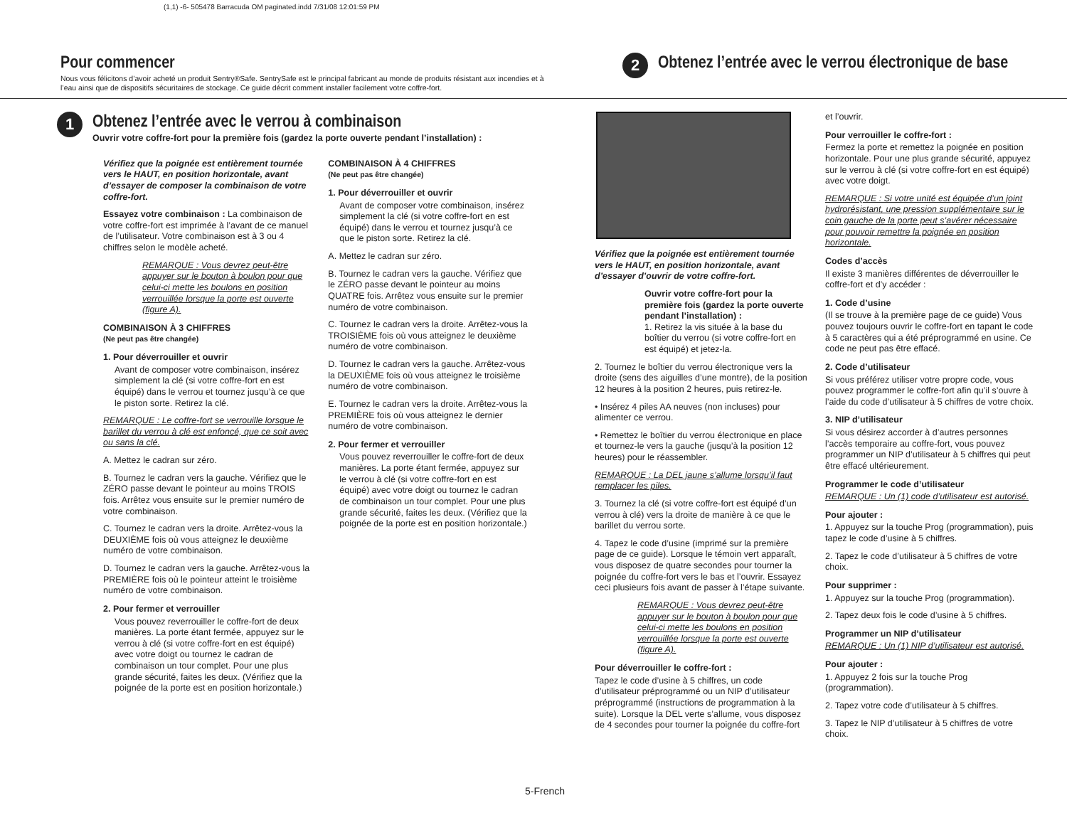(1,1) -6- 505478 Barracuda OM paginated.indd 7/31/08 12:01:59 PM
Pour commencer
Nous vous félicitons d’avoir acheté un produit Sentry®Safe. SentrySafe est le principal fabricant au monde de produits résistant aux incendies et à l’eau ainsi que de dispositifs sécuritaires de stockage. Ce guide décrit comment installer facilement votre coffre-fort.
2
Obtenez l’entrée avec le verrou électronique de base
1
Obtenez l’entrée avec le verrou à combinaison
Ouvrir votre coffre-fort pour la première fois (gardez la porte ouverte pendant l’installation) :
Vérifiez que la poignée est entièrement tournée vers le HAUT, en position horizontale, avant d’essayer de composer la combinaison de votre coffre-fort.
Essayez votre combinaison : La combinaison de votre coffre-fort est imprimée à l’avant de ce manuel de l’utilisateur. Votre combinaison est à 3 ou 4 chiffres selon le modèle acheté.
REMARQUE : Vous devrez peut-être appuyer sur le bouton à boulon pour que celui-ci mette les boulons en position verrouillée lorsque la porte est ouverte (figure A).
COMBINAISON À 3 CHIFFRES
(Ne peut pas être changée)
1. Pour déverrouiller et ouvrir
Avant de composer votre combinaison, insérez simplement la clé (si votre coffre-fort en est équipé) dans le verrou et tournez jusqu’à ce que le piston sorte. Retirez la clé.
REMARQUE : Le coffre-fort se verrouille lorsque le barillet du verrou à clé est enfoncé, que ce soit avec ou sans la clé.
A. Mettez le cadran sur zéro.
B. Tournez le cadran vers la gauche. Vérifiez que le ZÉRO passe devant le pointeur au moins TROIS fois. Arrêtez vous ensuite sur le premier numéro de votre combinaison.
C. Tournez le cadran vers la droite. Arrêtez-vous la DEUXIÈME fois où vous atteignez le deuxième numéro de votre combinaison.
D. Tournez le cadran vers la gauche. Arrêtez-vous la PREMIÈRE fois où le pointeur atteint le troisième numéro de votre combinaison.
2. Pour fermer et verrouiller
Vous pouvez reverrouiller le coffre-fort de deux manières. La porte étant fermée, appuyez sur le verrou à clé (si votre coffre-fort en est équipé) avec votre doigt ou tournez le cadran de combinaison un tour complet. Pour une plus grande sécurité, faites les deux. (Vérifiez que la poignée de la porte est en position horizontale.)
COMBINAISON À 4 CHIFFRES
(Ne peut pas être changée)
1. Pour déverrouiller et ouvrir
Avant de composer votre combinaison, insérez simplement la clé (si votre coffre-fort en est équipé) dans le verrou et tournez jusqu’à ce que le piston sorte. Retirez la clé.
A. Mettez le cadran sur zéro.
B. Tournez le cadran vers la gauche. Vérifiez que le ZÉRO passe devant le pointeur au moins QUATRE fois. Arrêtez vous ensuite sur le premier numéro de votre combinaison.
C. Tournez le cadran vers la droite. Arrêtez-vous la TROISIÈME fois où vous atteignez le deuxième numéro de votre combinaison.
D. Tournez le cadran vers la gauche. Arrêtez-vous la DEUXIÈME fois où vous atteignez le troisième numéro de votre combinaison.
E. Tournez le cadran vers la droite. Arrêtez-vous la PREMIÈRE fois où vous atteignez le dernier numéro de votre combinaison.
2. Pour fermer et verrouiller
Vous pouvez reverrouiller le coffre-fort de deux manières. La porte étant fermée, appuyez sur le verrou à clé (si votre coffre-fort en est équipé) avec votre doigt ou tournez le cadran de combinaison un tour complet. Pour une plus grande sécurité, faites les deux. (Vérifiez que la poignée de la porte est en position horizontale.)
Vérifiez que la poignée est entièrement tournée vers le HAUT, en position horizontale, avant d’essayer d’ouvrir de votre coffre-fort.
Ouvrir votre coffre-fort pour la première fois (gardez la porte ouverte pendant l’installation) :
1. Retirez la vis située à la base du boîtier du verrou (si votre coffre-fort en est équipé) et jetez-la.
2. Tournez le boîtier du verrou électronique vers la droite (sens des aiguilles d’une montre), de la position 12 heures à la position 2 heures, puis retirez-le.
• Insérez 4 piles AA neuves (non incluses) pour alimenter ce verrou.
• Remettez le boîtier du verrou électronique en place et tournez-le vers la gauche (jusqu’à la position 12 heures) pour le réassembler.
REMARQUE : La DEL jaune s’allume lorsqu’il faut remplacer les piles.
3. Tournez la clé (si votre coffre-fort est équipé d’un verrou à clé) vers la droite de manière à ce que le barillet du verrou sorte.
4. Tapez le code d’usine (imprimé sur la première page de ce guide). Lorsque le témoin vert apparaît, vous disposez de quatre secondes pour tourner la poignée du coffre-fort vers le bas et l’ouvrir. Essayez ceci plusieurs fois avant de passer à l’étape suivante.
REMARQUE : Vous devrez peut-être appuyer sur le bouton à boulon pour que celui-ci mette les boulons en position verrouillée lorsque la porte est ouverte (figure A).
Pour déverrouiller le coffre-fort :
Tapez le code d’usine à 5 chiffres, un code d’utilisateur préprogrammé ou un NIP d’utilisateur préprogrammé (instructions de programmation à la suite). Lorsque la DEL verte s’allume, vous disposez de 4 secondes pour tourner la poignée du coffre-fort
et l’ouvrir.
Pour verrouiller le coffre-fort :
Fermez la porte et remettez la poignée en position horizontale. Pour une plus grande sécurité, appuyez sur le verrou à clé (si votre coffre-fort en est équipé) avec votre doigt.
REMARQUE : Si votre unité est équipée d’un joint hydrorésistant, une pression supplémentaire sur le coin gauche de la porte peut s’avérer nécessaire pour pouvoir remettre la poignée en position horizontale.
Codes d’accès
Il existe 3 manières différentes de déverrouiller le coffre-fort et d’y accéder :
1. Code d’usine
(Il se trouve à la première page de ce guide) Vous pouvez toujours ouvrir le coffre-fort en tapant le code à 5 caractères qui a été préprogrammé en usine. Ce code ne peut pas être effacé.
2. Code d’utilisateur
Si vous préférez utiliser votre propre code, vous pouvez programmer le coffre-fort afin qu’il s’ouvre à l’aide du code d’utilisateur à 5 chiffres de votre choix.
3. NIP d’utilisateur
Si vous désirez accorder à d’autres personnes l’accès temporaire au coffre-fort, vous pouvez programmer un NIP d’utilisateur à 5 chiffres qui peut être effacé ultérieurement.
Programmer le code d’utilisateur
REMARQUE : Un (1) code d’utilisateur est autorisé.
Pour ajouter :
1. Appuyez sur la touche Prog (programmation), puis tapez le code d’usine à 5 chiffres.
2. Tapez le code d’utilisateur à 5 chiffres de votre choix.
Pour supprimer :
1. Appuyez sur la touche Prog (programmation).
2. Tapez deux fois le code d’usine à 5 chiffres.
Programmer un NIP d’utilisateur
REMARQUE : Un (1) NIP d’utilisateur est autorisé.
Pour ajouter :
1. Appuyez 2 fois sur la touche Prog (programmation).
2. Tapez votre code d’utilisateur à 5 chiffres.
3. Tapez le NIP d’utilisateur à 5 chiffres de votre choix.
5-French